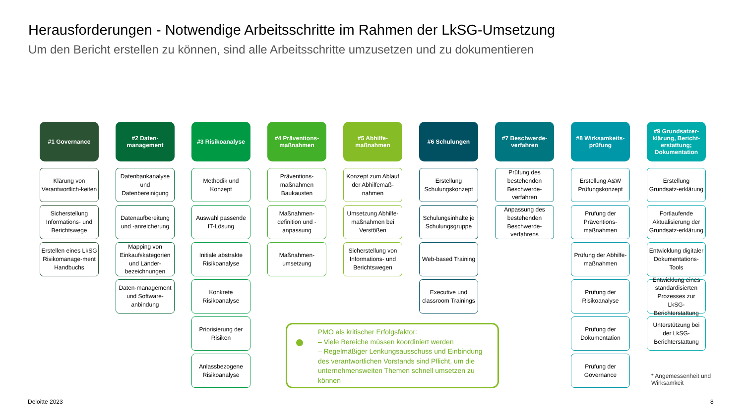Herausforderungen - Notwendige Arbeitsschritte im Rahmen der LkSG-Umsetzung
Um den Bericht erstellen zu können, sind alle Arbeitsschritte umzusetzen und zu dokumentieren
#1 Governance
Klärung von Verantwortlich-keiten
Sicherstellung Informations- und Berichtswege
Erstellen eines LkSG Risikomanage-ment Handbuchs
#2 Daten-management
Datenbankanalyse und Datenbereinigung
Datenaufbereitung und -anreicherung
Mapping von Einkaufskategorien und Länder-bezeichnungen
Daten-management und Software-anbindung
#3 Risikoanalyse
Methodik und Konzept
Auswahl passende IT-Lösung
Initiale abstrakte Risikoanalyse
Konkrete Risikoanalyse
Priorisierung der Risiken
Anlassbezogene Risikoanalyse
#4 Präventions-maßnahmen
Präventions-maßnahmen Baukausten
Maßnahmen-definition und -anpassung
Maßnahmen-umsetzung
#5 Abhilfe-maßnahmen
Konzept zum Ablauf der Abhilfemaß-nahmen
Umsetzung Abhilfe-maßnahmen bei Verstößen
Sicherstellung von Informations- und Berichtswegen
#6 Schulungen
Erstellung Schulungskonzept
Schulungsinhalte je Schulungsgruppe
Web-based Training
Executive und classroom Trainings
#7 Beschwerde-verfahren
Prüfung des bestehenden Beschwerde-verfahren
Anpassung des bestehenden Beschwerde-verfahrens
#8 Wirksamkeits-prüfung
Erstellung A&W Prüfungskonzept
Prüfung der Präventions-maßnahmen
Prüfung der Abhilfe-maßnahmen
Prüfung der Risikoanalyse
Prüfung der Dokumentation
Prüfung der Governance
#9 Grundsatzer-klärung, Bericht-erstattung; Dokumentation
Erstellung Grundsatz-erklärung
Fortlaufende Aktualisierung der Grundsatz-erklärung
Entwicklung digitaler Dokumentations-Tools
Entwicklung eines standardisierten Prozesses zur LkSG-Berichterstattung
Unterstützung bei der LkSG-Berichterstattung
PMO als kritischer Erfolgsfaktor:
– Viele Bereiche müssen koordiniert werden
– Regelmäßiger Lenkungsausschuss und Einbindung des verantwortlichen Vorstands sind Pflicht, um die unternehmensweiten Themen schnell umsetzen zu können
* Angemessenheit und
Wirksamkeit
Deloitte 2023 8